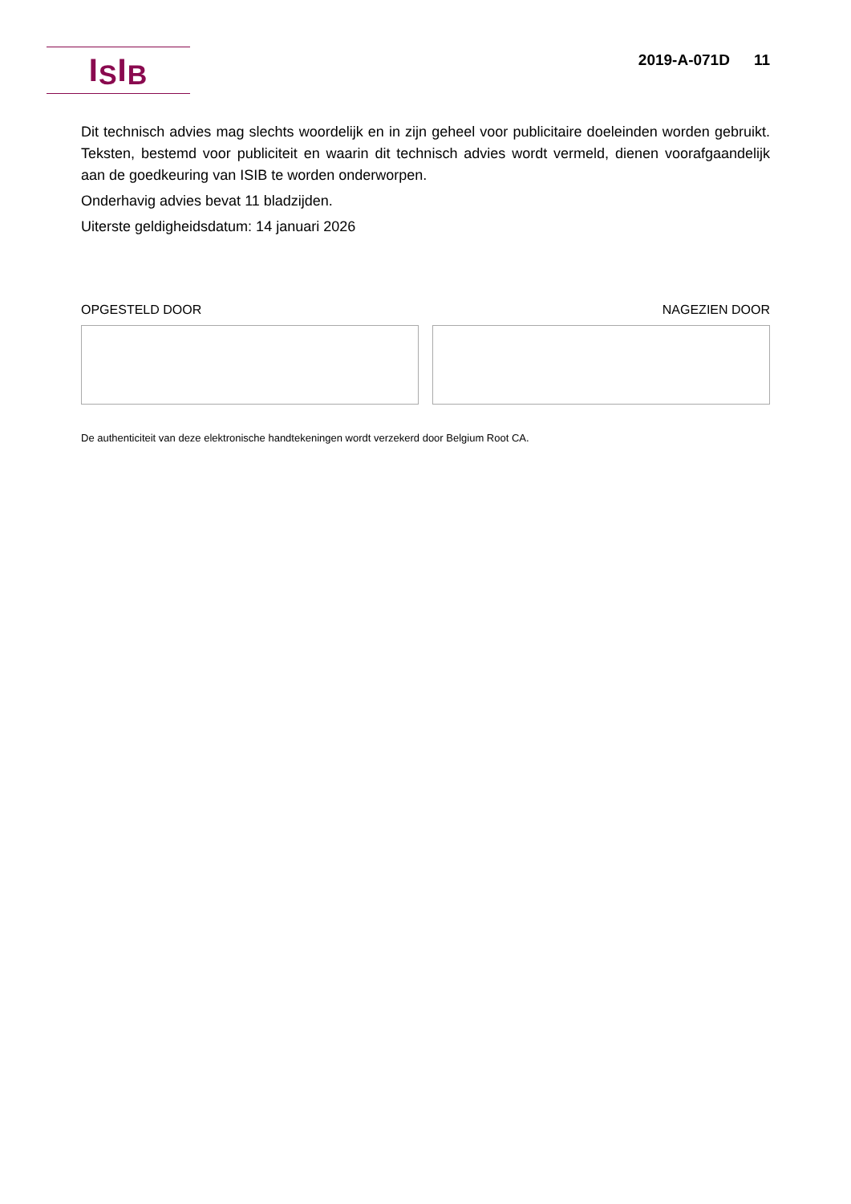I S I B
2019-A-071D 11
Dit technisch advies mag slechts woordelijk en in zijn geheel voor publicitaire doeleinden worden gebruikt. Teksten, bestemd voor publiciteit en waarin dit technisch advies wordt vermeld, dienen voorafgaandelijk aan de goedkeuring van ISIB te worden onderworpen.
Onderhavig advies bevat 11 bladzijden.
Uiterste geldigheidsdatum: 14 januari 2026
OPGESTELD DOOR NAGEZIEN DOOR
De authenticiteit van deze elektronische handtekeningen wordt verzekerd door Belgium Root CA.